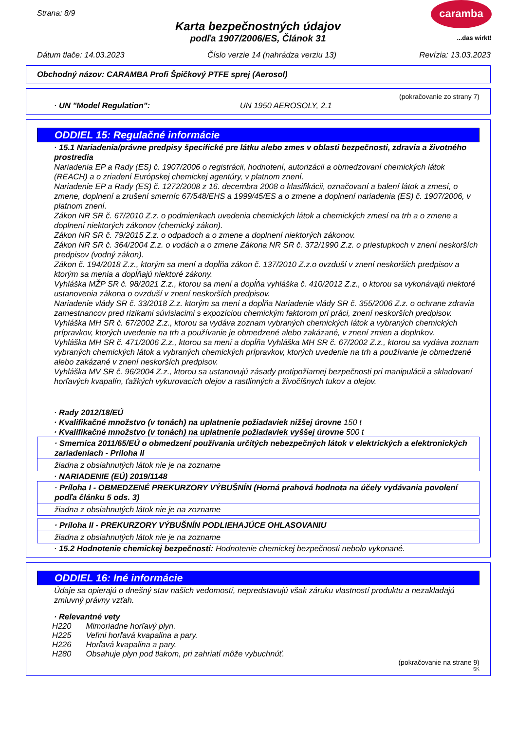Strana: 8/9
Karta bezpečnostných údajov
podľa 1907/2006/ES, Článok 31
caramba
...das wirkt!
Dátum tlače: 14.03.2023 Číslo verzie 14 (nahrádza verziu 13) Revízia: 13.03.2023
Obchodný názov: CARAMBA Profi Špičkový PTFE sprej (Aerosol)
(pokračovanie zo strany 7)
· UN "Model Regulation": UN 1950 AEROSOLY, 2.1
ODDIEL 15: Regulačné informácie
· 15.1 Nariadenia/právne predpisy špecifické pre látku alebo zmes v oblasti bezpečnosti, zdravia a životného prostredia
Nariadenia EP a Rady (ES) č. 1907/2006 o registrácii, hodnotení, autorizácii a obmedzovaní chemických látok (REACH) a o zriadení Európskej chemickej agentúry, v platnom znení.
Nariadenie EP a Rady (ES) č. 1272/2008 z 16. decembra 2008 o klasifikácii, označovaní a balení látok a zmesí, o zmene, doplnení a zrušení smerníc 67/548/EHS a 1999/45/ES a o zmene a doplnení nariadenia (ES) č. 1907/2006, v platnom znení.
Zákon NR SR č. 67/2010 Z.z. o podmienkach uvedenia chemických látok a chemických zmesí na trh a o zmene a doplnení niektorých zákonov (chemický zákon).
Zákon NR SR č. 79/2015 Z.z. o odpadoch a o zmene a doplnení niektorých zákonov.
Zákon NR SR č. 364/2004 Z.z. o vodách a o zmene Zákona NR SR č. 372/1990 Z.z. o priestupkoch v znení neskorších predpisov (vodný zákon).
Zákon č. 194/2018 Z.z., ktorým sa mení a dopĺňa zákon č. 137/2010 Z.z.o ovzduší v znení neskorších predpisov a ktorým sa menia a dopĺňajú niektoré zákony.
Vyhláška MŽP SR č. 98/2021 Z.z., ktorou sa mení a dopĺňa vyhláška č. 410/2012 Z.z., o ktorou sa vykonávajú niektoré ustanovenia zákona o ovzduší v znení neskorších predpisov.
Nariadenie vlády SR č. 33/2018 Z.z. ktorým sa mení a dopĺňa Nariadenie vlády SR č. 355/2006 Z.z. o ochrane zdravia zamestnancov pred rizikami súvisiacimi s expozíciou chemickým faktorom pri práci, znení neskorších predpisov.
Vyhláška MH SR č. 67/2002 Z.z., ktorou sa vydáva zoznam vybraných chemických látok a vybraných chemických prípravkov, ktorých uvedenie na trh a používanie je obmedzené alebo zakázané, v znení zmien a doplnkov.
Vyhláška MH SR č. 471/2006 Z.z., ktorou sa mení a dopĺňa Vyhláška MH SR č. 67/2002 Z.z., ktorou sa vydáva zoznam vybraných chemických látok a vybraných chemických prípravkov, ktorých uvedenie na trh a používanie je obmedzené alebo zakázané v znení neskorších predpisov.
Vyhláška MV SR č. 96/2004 Z.z., ktorou sa ustanovujú zásady protipožiarnej bezpečnosti pri manipulácii a skladovaní horľavých kvapalín, ťažkých vykurovacích olejov a rastlinných a živočíšnych tukov a olejov.
· Rady 2012/18/EÚ
· Kvalifikačné množstvo (v tonách) na uplatnenie požiadaviek nižšej úrovne 150 t
· Kvalifikačné množstvo (v tonách) na uplatnenie požiadaviek vyššej úrovne 500 t
· Smernica 2011/65/EÚ o obmedzení používania určitých nebezpečných látok v elektrických a elektronických zariadeniach - Príloha II
žiadna z obsiahnutých látok nie je na zozname
· NARIADENIE (EÚ) 2019/1148
· Príloha I - OBMEDZENÉ PREKURZORY VÝBUŠNÍN (Horná prahová hodnota na účely vydávania povolení podľa článku 5 ods. 3)
žiadna z obsiahnutých látok nie je na zozname
· Príloha II - PREKURZORY VÝBUŠNÍN PODLIEHAJÚCE OHLASOVANIU
žiadna z obsiahnutých látok nie je na zozname
· 15.2 Hodnotenie chemickej bezpečnosti: Hodnotenie chemickej bezpečnosti nebolo vykonané.
ODDIEL 16: Iné informácie
Údaje sa opierajú o dnešný stav našich vedomostí, nepredstavujú však záruku vlastností produktu a nezakladajú zmluvný právny vzťah.
· Relevantné vety
| H220 | Mimoriadne horľavý plyn. |
| H225 | Veľmi horľavá kvapalina a pary. |
| H226 | Horľavá kvapalina a pary. |
| H280 | Obsahuje plyn pod tlakom, pri zahriatí môže vybuchnúť. |
(pokračovanie na strane 9)
SK